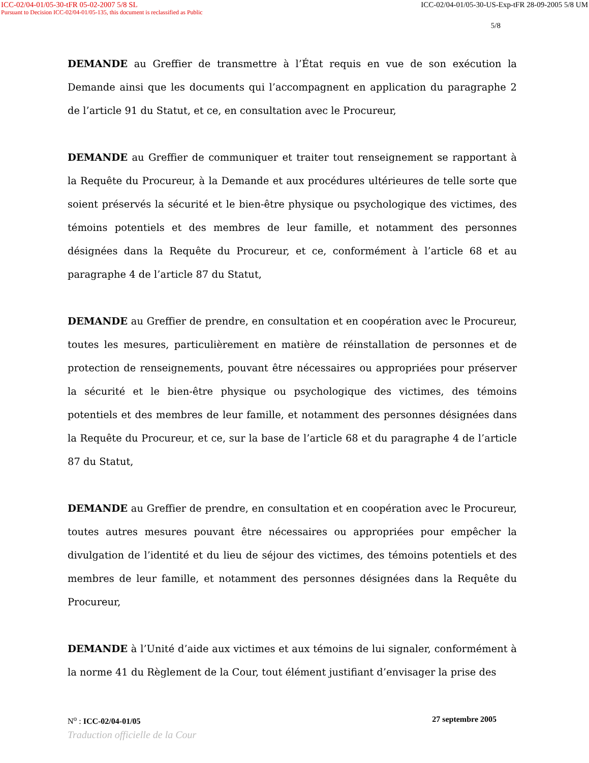ICC-02/04-01/05-30-tFR 05-02-2007 5/8 SL ICC-02/04-01/05-30-US-Exp-tFR 28-09-2005 5/8 UM
Pursuant to Decision ICC-02/04-01/05-135, this document is reclassified as Public
5/8
DEMANDE au Greffier de transmettre à l’État requis en vue de son exécution la Demande ainsi que les documents qui l’accompagnent en application du paragraphe 2 de l’article 91 du Statut, et ce, en consultation avec le Procureur,
DEMANDE au Greffier de communiquer et traiter tout renseignement se rapportant à la Requête du Procureur, à la Demande et aux procédures ultérieures de telle sorte que soient préservés la sécurité et le bien-être physique ou psychologique des victimes, des témoins potentiels et des membres de leur famille, et notamment des personnes désignées dans la Requête du Procureur, et ce, conformément à l’article 68 et au paragraphe 4 de l’article 87 du Statut,
DEMANDE au Greffier de prendre, en consultation et en coopération avec le Procureur, toutes les mesures, particulièrement en matière de réinstallation de personnes et de protection de renseignements, pouvant être nécessaires ou appropriées pour préserver la sécurité et le bien-être physique ou psychologique des victimes, des témoins potentiels et des membres de leur famille, et notamment des personnes désignées dans la Requête du Procureur, et ce, sur la base de l’article 68 et du paragraphe 4 de l’article 87 du Statut,
DEMANDE au Greffier de prendre, en consultation et en coopération avec le Procureur, toutes autres mesures pouvant être nécessaires ou appropriées pour empêcher la divulgation de l’identité et du lieu de séjour des victimes, des témoins potentiels et des membres de leur famille, et notamment des personnes désignées dans la Requête du Procureur,
DEMANDE à l’Unité d’aide aux victimes et aux témoins de lui signaler, conformément à la norme 41 du Règlement de la Cour, tout élément justifiant d’envisager la prise des
N<sup>o</sup> : ICC-02/04-01/05 27 septembre 2005
Traduction officielle de la Cour